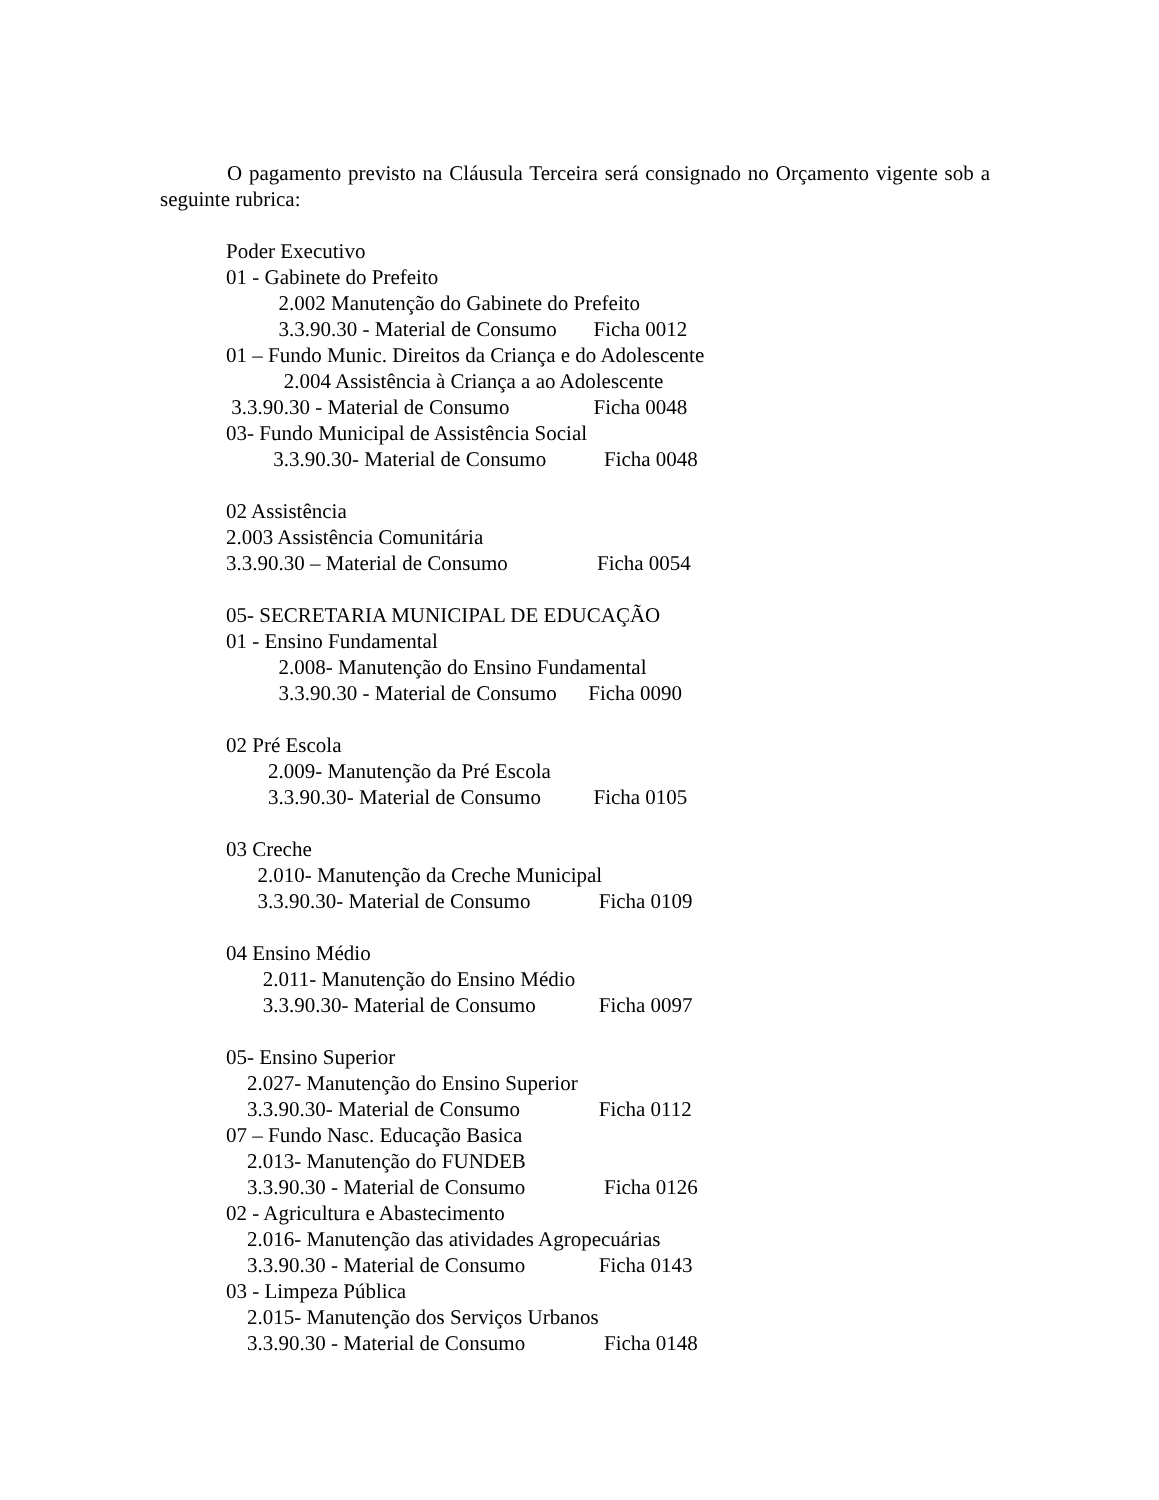O pagamento previsto na Cláusula Terceira será consignado no Orçamento vigente sob a seguinte rubrica:
Poder Executivo
01 - Gabinete do Prefeito
2.002 Manutenção do Gabinete do Prefeito
3.3.90.30 - Material de Consumo Ficha 0012
01 – Fundo Munic. Direitos da Criança e do Adolescente
2.004 Assistência à Criança a ao Adolescente
3.3.90.30 - Material de Consumo Ficha 0048
03- Fundo Municipal de Assistência Social
3.3.90.30- Material de Consumo Ficha 0048
02 Assistência
2.003 Assistência Comunitária
3.3.90.30 – Material de Consumo Ficha 0054
05- SECRETARIA MUNICIPAL DE EDUCAÇÃO
01 - Ensino Fundamental
2.008- Manutenção do Ensino Fundamental
3.3.90.30 - Material de Consumo Ficha 0090
02 Pré Escola
2.009- Manutenção da Pré Escola
3.3.90.30- Material de Consumo Ficha 0105
03 Creche
2.010- Manutenção da Creche Municipal
3.3.90.30- Material de Consumo Ficha 0109
04 Ensino Médio
2.011- Manutenção do Ensino Médio
3.3.90.30- Material de Consumo Ficha 0097
05- Ensino Superior
2.027- Manutenção do Ensino Superior
3.3.90.30- Material de Consumo Ficha 0112
07 – Fundo Nasc. Educação Basica
2.013- Manutenção do FUNDEB
3.3.90.30 - Material de Consumo Ficha 0126
02 - Agricultura e Abastecimento
2.016- Manutenção das atividades Agropecuárias
3.3.90.30 - Material de Consumo Ficha 0143
03 - Limpeza Pública
2.015- Manutenção dos Serviços Urbanos
3.3.90.30 - Material de Consumo Ficha 0148